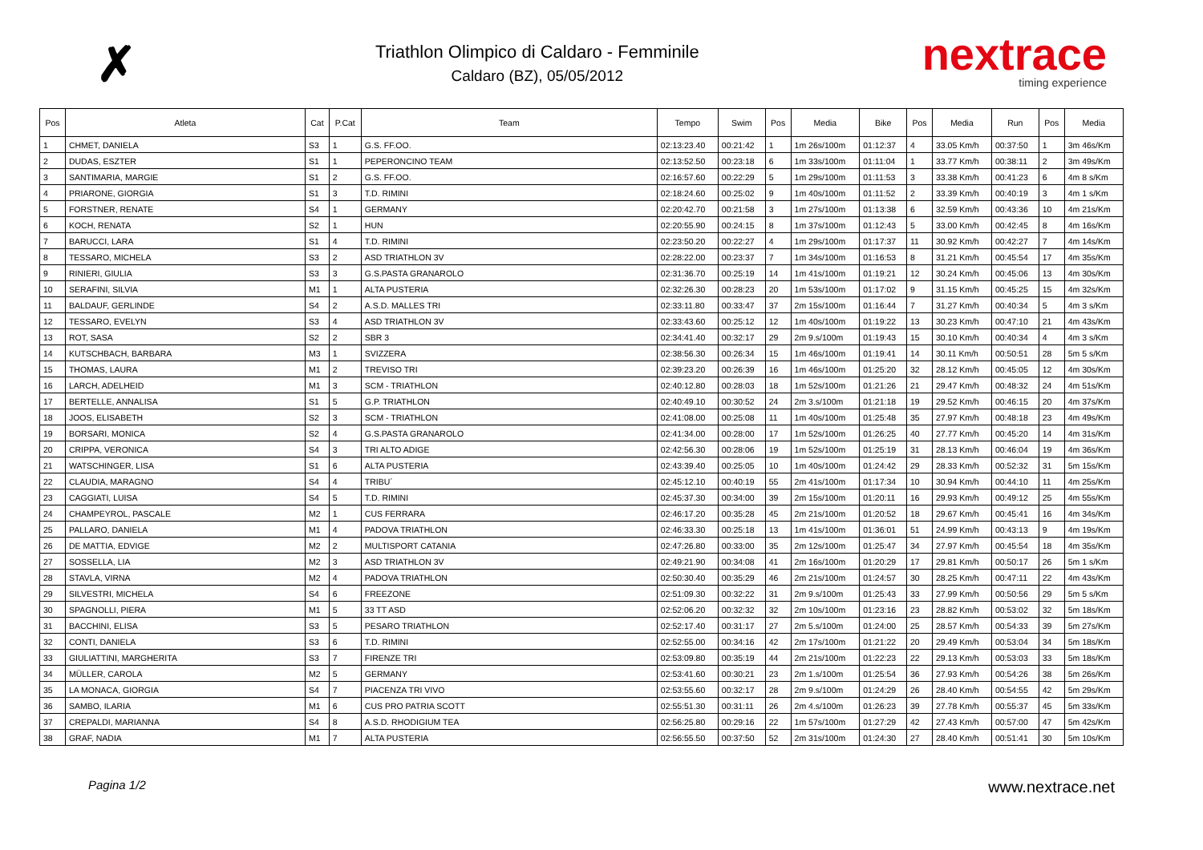✗
Triathlon Olimpico di Caldaro - Femminile
Caldaro (BZ), 05/05/2012
nextrace
timing experience
| Pos | Atleta | Cat | P.Cat | Team | Tempo | Swim | Pos | Media | Bike | Pos | Media | Run | Pos | Media |
| --- | --- | --- | --- | --- | --- | --- | --- | --- | --- | --- | --- | --- | --- | --- |
| 1 | CHMET, DANIELA | S3 | 1 | G.S. FF.OO. | 02:13:23.40 | 00:21:42 | 1 | 1m 26s/100m | 01:12:37 | 4 | 33.05 Km/h | 00:37:50 | 1 | 3m 46s/Km |
| 2 | DUDAS, ESZTER | S1 | 1 | PEPERONCINO TEAM | 02:13:52.50 | 00:23:18 | 6 | 1m 33s/100m | 01:11:04 | 1 | 33.77 Km/h | 00:38:11 | 2 | 3m 49s/Km |
| 3 | SANTIMARIA, MARGIE | S1 | 2 | G.S. FF.OO. | 02:16:57.60 | 00:22:29 | 5 | 1m 29s/100m | 01:11:53 | 3 | 33.38 Km/h | 00:41:23 | 6 | 4m 8 s/Km |
| 4 | PRIARONE, GIORGIA | S1 | 3 | T.D. RIMINI | 02:18:24.60 | 00:25:02 | 9 | 1m 40s/100m | 01:11:52 | 2 | 33.39 Km/h | 00:40:19 | 3 | 4m 1 s/Km |
| 5 | FORSTNER, RENATE | S4 | 1 | GERMANY | 02:20:42.70 | 00:21:58 | 3 | 1m 27s/100m | 01:13:38 | 6 | 32.59 Km/h | 00:43:36 | 10 | 4m 21s/Km |
| 6 | KOCH, RENATA | S2 | 1 | HUN | 02:20:55.90 | 00:24:15 | 8 | 1m 37s/100m | 01:12:43 | 5 | 33.00 Km/h | 00:42:45 | 8 | 4m 16s/Km |
| 7 | BARUCCI, LARA | S1 | 4 | T.D. RIMINI | 02:23:50.20 | 00:22:27 | 4 | 1m 29s/100m | 01:17:37 | 11 | 30.92 Km/h | 00:42:27 | 7 | 4m 14s/Km |
| 8 | TESSARO, MICHELA | S3 | 2 | ASD TRIATHLON 3V | 02:28:22.00 | 00:23:37 | 7 | 1m 34s/100m | 01:16:53 | 8 | 31.21 Km/h | 00:45:54 | 17 | 4m 35s/Km |
| 9 | RINIERI, GIULIA | S3 | 3 | G.S.PASTA GRANAROLO | 02:31:36.70 | 00:25:19 | 14 | 1m 41s/100m | 01:19:21 | 12 | 30.24 Km/h | 00:45:06 | 13 | 4m 30s/Km |
| 10 | SERAFINI, SILVIA | M1 | 1 | ALTA PUSTERIA | 02:32:26.30 | 00:28:23 | 20 | 1m 53s/100m | 01:17:02 | 9 | 31.15 Km/h | 00:45:25 | 15 | 4m 32s/Km |
| 11 | BALDAUF, GERLINDE | S4 | 2 | A.S.D. MALLES TRI | 02:33:11.80 | 00:33:47 | 37 | 2m 15s/100m | 01:16:44 | 7 | 31.27 Km/h | 00:40:34 | 5 | 4m 3 s/Km |
| 12 | TESSARO, EVELYN | S3 | 4 | ASD TRIATHLON 3V | 02:33:43.60 | 00:25:12 | 12 | 1m 40s/100m | 01:19:22 | 13 | 30.23 Km/h | 00:47:10 | 21 | 4m 43s/Km |
| 13 | ROT, SASA | S2 | 2 | SBR 3 | 02:34:41.40 | 00:32:17 | 29 | 2m 9.s/100m | 01:19:43 | 15 | 30.10 Km/h | 00:40:34 | 4 | 4m 3 s/Km |
| 14 | KUTSCHBACH, BARBARA | M3 | 1 | SVIZZERA | 02:38:56.30 | 00:26:34 | 15 | 1m 46s/100m | 01:19:41 | 14 | 30.11 Km/h | 00:50:51 | 28 | 5m 5 s/Km |
| 15 | THOMAS, LAURA | M1 | 2 | TREVISO TRI | 02:39:23.20 | 00:26:39 | 16 | 1m 46s/100m | 01:25:20 | 32 | 28.12 Km/h | 00:45:05 | 12 | 4m 30s/Km |
| 16 | LARCH, ADELHEID | M1 | 3 | SCM - TRIATHLON | 02:40:12.80 | 00:28:03 | 18 | 1m 52s/100m | 01:21:26 | 21 | 29.47 Km/h | 00:48:32 | 24 | 4m 51s/Km |
| 17 | BERTELLE, ANNALISA | S1 | 5 | G.P. TRIATHLON | 02:40:49.10 | 00:30:52 | 24 | 2m 3.s/100m | 01:21:18 | 19 | 29.52 Km/h | 00:46:15 | 20 | 4m 37s/Km |
| 18 | JOOS, ELISABETH | S2 | 3 | SCM - TRIATHLON | 02:41:08.00 | 00:25:08 | 11 | 1m 40s/100m | 01:25:48 | 35 | 27.97 Km/h | 00:48:18 | 23 | 4m 49s/Km |
| 19 | BORSARI, MONICA | S2 | 4 | G.S.PASTA GRANAROLO | 02:41:34.00 | 00:28:00 | 17 | 1m 52s/100m | 01:26:25 | 40 | 27.77 Km/h | 00:45:20 | 14 | 4m 31s/Km |
| 20 | CRIPPA, VERONICA | S4 | 3 | TRI ALTO ADIGE | 02:42:56.30 | 00:28:06 | 19 | 1m 52s/100m | 01:25:19 | 31 | 28.13 Km/h | 00:46:04 | 19 | 4m 36s/Km |
| 21 | WATSCHINGER, LISA | S1 | 6 | ALTA PUSTERIA | 02:43:39.40 | 00:25:05 | 10 | 1m 40s/100m | 01:24:42 | 29 | 28.33 Km/h | 00:52:32 | 31 | 5m 15s/Km |
| 22 | CLAUDIA, MARAGNO | S4 | 4 | TRIBU´ | 02:45:12.10 | 00:40:19 | 55 | 2m 41s/100m | 01:17:34 | 10 | 30.94 Km/h | 00:44:10 | 11 | 4m 25s/Km |
| 23 | CAGGIATI, LUISA | S4 | 5 | T.D. RIMINI | 02:45:37.30 | 00:34:00 | 39 | 2m 15s/100m | 01:20:11 | 16 | 29.93 Km/h | 00:49:12 | 25 | 4m 55s/Km |
| 24 | CHAMPEYROL, PASCALE | M2 | 1 | CUS FERRARA | 02:46:17.20 | 00:35:28 | 45 | 2m 21s/100m | 01:20:52 | 18 | 29.67 Km/h | 00:45:41 | 16 | 4m 34s/Km |
| 25 | PALLARO, DANIELA | M1 | 4 | PADOVA TRIATHLON | 02:46:33.30 | 00:25:18 | 13 | 1m 41s/100m | 01:36:01 | 51 | 24.99 Km/h | 00:43:13 | 9 | 4m 19s/Km |
| 26 | DE MATTIA, EDVIGE | M2 | 2 | MULTISPORT CATANIA | 02:47:26.80 | 00:33:00 | 35 | 2m 12s/100m | 01:25:47 | 34 | 27.97 Km/h | 00:45:54 | 18 | 4m 35s/Km |
| 27 | SOSSELLA, LIA | M2 | 3 | ASD TRIATHLON 3V | 02:49:21.90 | 00:34:08 | 41 | 2m 16s/100m | 01:20:29 | 17 | 29.81 Km/h | 00:50:17 | 26 | 5m 1 s/Km |
| 28 | STAVLA, VIRNA | M2 | 4 | PADOVA TRIATHLON | 02:50:30.40 | 00:35:29 | 46 | 2m 21s/100m | 01:24:57 | 30 | 28.25 Km/h | 00:47:11 | 22 | 4m 43s/Km |
| 29 | SILVESTRI, MICHELA | S4 | 6 | FREEZONE | 02:51:09.30 | 00:32:22 | 31 | 2m 9.s/100m | 01:25:43 | 33 | 27.99 Km/h | 00:50:56 | 29 | 5m 5 s/Km |
| 30 | SPAGNOLLI, PIERA | M1 | 5 | 33 TT ASD | 02:52:06.20 | 00:32:32 | 32 | 2m 10s/100m | 01:23:16 | 23 | 28.82 Km/h | 00:53:02 | 32 | 5m 18s/Km |
| 31 | BACCHINI, ELISA | S3 | 5 | PESARO TRIATHLON | 02:52:17.40 | 00:31:17 | 27 | 2m 5.s/100m | 01:24:00 | 25 | 28.57 Km/h | 00:54:33 | 39 | 5m 27s/Km |
| 32 | CONTI, DANIELA | S3 | 6 | T.D. RIMINI | 02:52:55.00 | 00:34:16 | 42 | 2m 17s/100m | 01:21:22 | 20 | 29.49 Km/h | 00:53:04 | 34 | 5m 18s/Km |
| 33 | GIULIATTINI, MARGHERITA | S3 | 7 | FIRENZE TRI | 02:53:09.80 | 00:35:19 | 44 | 2m 21s/100m | 01:22:23 | 22 | 29.13 Km/h | 00:53:03 | 33 | 5m 18s/Km |
| 34 | MÜLLER, CAROLA | M2 | 5 | GERMANY | 02:53:41.60 | 00:30:21 | 23 | 2m 1.s/100m | 01:25:54 | 36 | 27.93 Km/h | 00:54:26 | 38 | 5m 26s/Km |
| 35 | LA MONACA, GIORGIA | S4 | 7 | PIACENZA TRI VIVO | 02:53:55.60 | 00:32:17 | 28 | 2m 9.s/100m | 01:24:29 | 26 | 28.40 Km/h | 00:54:55 | 42 | 5m 29s/Km |
| 36 | SAMBO, ILARIA | M1 | 6 | CUS PRO PATRIA SCOTT | 02:55:51.30 | 00:31:11 | 26 | 2m 4.s/100m | 01:26:23 | 39 | 27.78 Km/h | 00:55:37 | 45 | 5m 33s/Km |
| 37 | CREPALDI, MARIANNA | S4 | 8 | A.S.D. RHODIGIUM TEA | 02:56:25.80 | 00:29:16 | 22 | 1m 57s/100m | 01:27:29 | 42 | 27.43 Km/h | 00:57:00 | 47 | 5m 42s/Km |
| 38 | GRAF, NADIA | M1 | 7 | ALTA PUSTERIA | 02:56:55.50 | 00:37:50 | 52 | 2m 31s/100m | 01:24:30 | 27 | 28.40 Km/h | 00:51:41 | 30 | 5m 10s/Km |
Pagina 1/2 www.nextrace.net